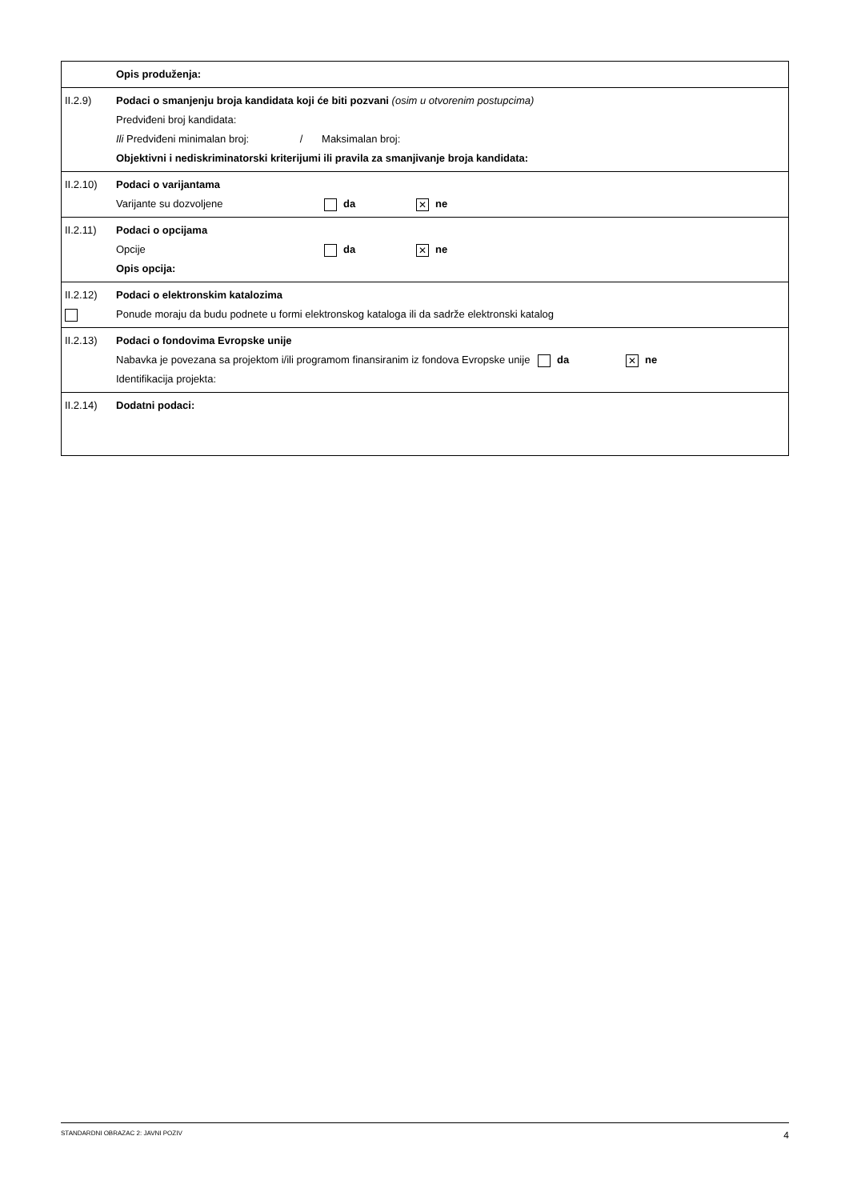| | Opis produženja: |
| II.2.9) | Podaci o smanjenju broja kandidata koji će biti pozvani (osim u otvorenim postupcima) Predviđeni broj kandidata: Ili Predviđeni minimalan broj: / Maksimalan broj: Objektivni i nediskriminatorski kriterijumi ili pravila za smanjivanje broja kandidata: |
| II.2.10) | Podaci o varijantama Varijante su dozvoljene da ✕ ne |
| II.2.11) | Podaci o opcijama Opcije da ✕ ne Opis opcija: |
| II.2.12) | Podaci o elektronskim katalozima Ponude moraju da budu podnete u formi elektronskog kataloga ili da sadrže elektronski katalog |
| II.2.13) | Podaci o fondovima Evropske unije Nabavka je povezana sa projektom i/ili programom finansiranim iz fondova Evropske unije da ✕ ne Identifikacija projekta: |
| II.2.14) | Dodatni podaci: |
STANDARDNI OBRAZAC 2: JAVNI POZIV 4